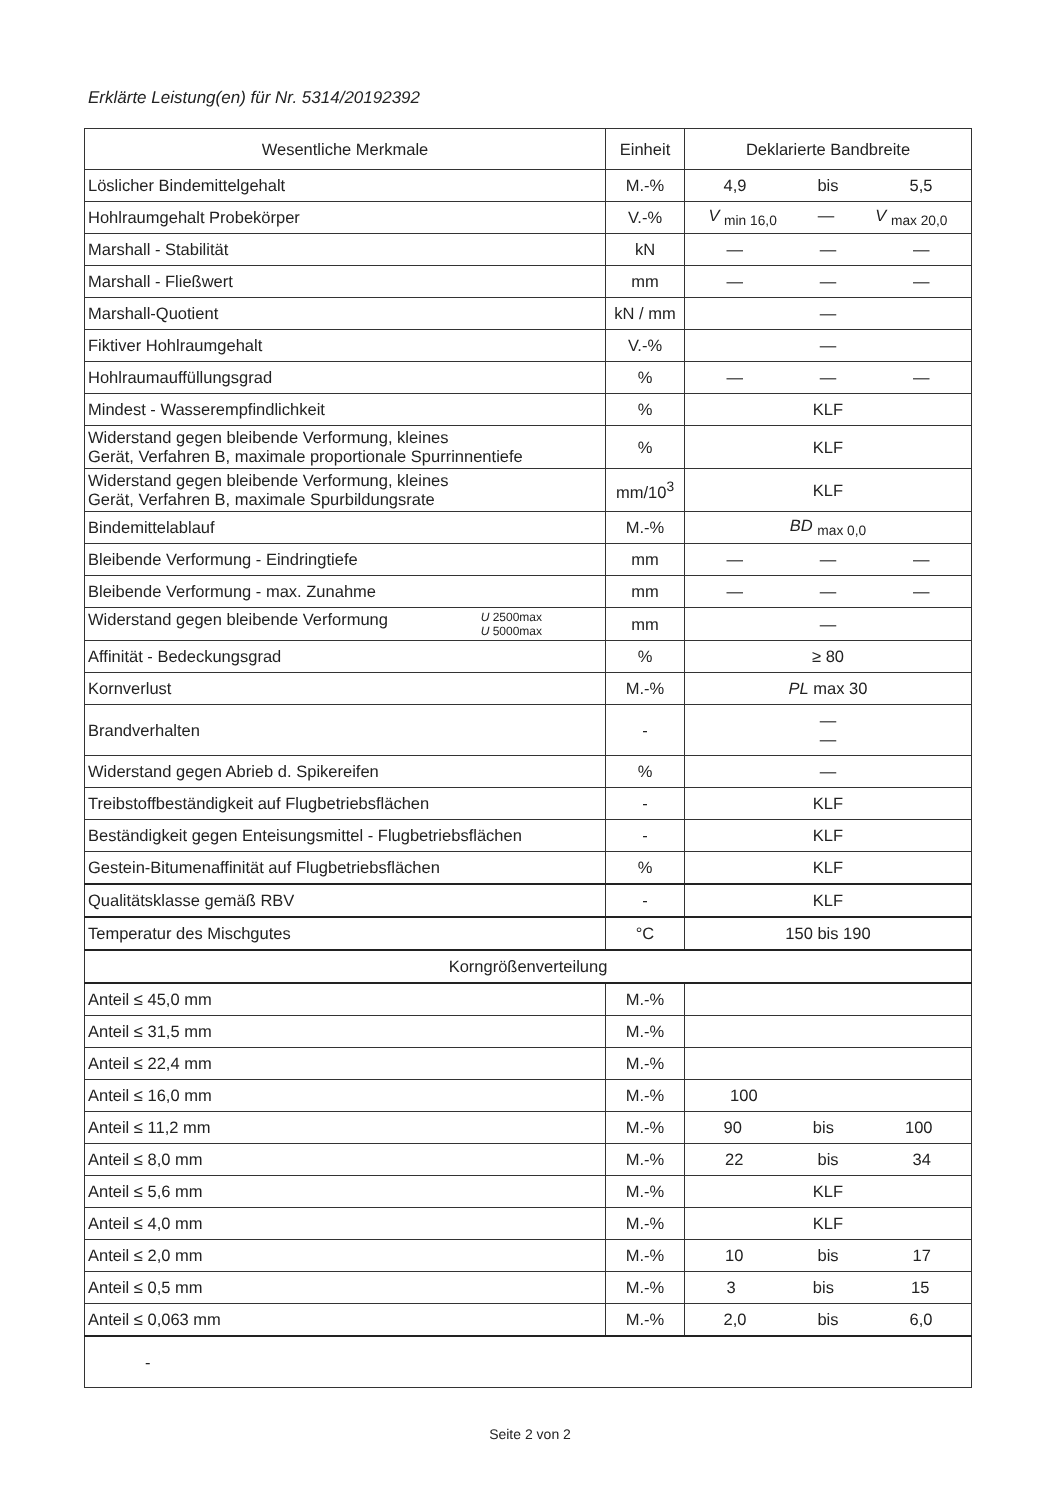Erklärte Leistung(en) für Nr. 5314/20192392
| Wesentliche Merkmale | Einheit | Deklarierte Bandbreite |
| --- | --- | --- |
| Löslicher Bindemittelgehalt | M.-% | 4,9 bis 5,5 |
| Hohlraumgehalt Probekörper | V.-% | V <sub>min 16,0</sub> — V <sub>max 20,0</sub> |
| Marshall - Stabilität | kN | — — — |
| Marshall - Fließwert | mm | — — — |
| Marshall-Quotient | kN / mm | — |
| Fiktiver Hohlraumgehalt | V.-% | — |
| Hohlraumauffüllungsgrad | % | — — — |
| Mindest - Wasserempfindlichkeit | % | KLF |
| Widerstand gegen bleibende Verformung, kleines Gerät, Verfahren B, maximale proportionale Spurrinnentiefe | % | KLF |
| Widerstand gegen bleibende Verformung, kleines Gerät, Verfahren B, maximale Spurbildungsrate | mm/10<sup>3</sup> | KLF |
| Bindemittelablauf | M.-% | BD <sub>max 0,0</sub> |
| Bleibende Verformung - Eindringtiefe | mm | — — — |
| Bleibende Verformung - max. Zunahme | mm | — — — |
| Widerstand gegen bleibende Verformung U 2500max U 5000max | mm | — |
| Affinität - Bedeckungsgrad | % | ≥ 80 |
| Kornverlust | M.-% | PL max 30 |
| Brandverhalten | - | — — |
| Widerstand gegen Abrieb d. Spikereifen | % | — |
| Treibstoffbeständigkeit auf Flugbetriebsflächen | - | KLF |
| Beständigkeit gegen Enteisungsmittel - Flugbetriebsflächen | - | KLF |
| Gestein-Bitumenaffinität auf Flugbetriebsflächen | % | KLF |
| Qualitätsklasse gemäß RBV | - | KLF |
| Temperatur des Mischgutes | °C | 150 bis 190 |
| Korngrößenverteilung | | |
| Anteil ≤ 45,0 mm | M.-% | |
| Anteil ≤ 31,5 mm | M.-% | |
| Anteil ≤ 22,4 mm | M.-% | |
| Anteil ≤ 16,0 mm | M.-% | 100 |
| Anteil ≤ 11,2 mm | M.-% | 90 bis 100 |
| Anteil ≤ 8,0 mm | M.-% | 22 bis 34 |
| Anteil ≤ 5,6 mm | M.-% | KLF |
| Anteil ≤ 4,0 mm | M.-% | KLF |
| Anteil ≤ 2,0 mm | M.-% | 10 bis 17 |
| Anteil ≤ 0,5 mm | M.-% | 3 bis 15 |
| Anteil ≤ 0,063 mm | M.-% | 2,0 bis 6,0 |
| - | | |
Seite 2 von 2